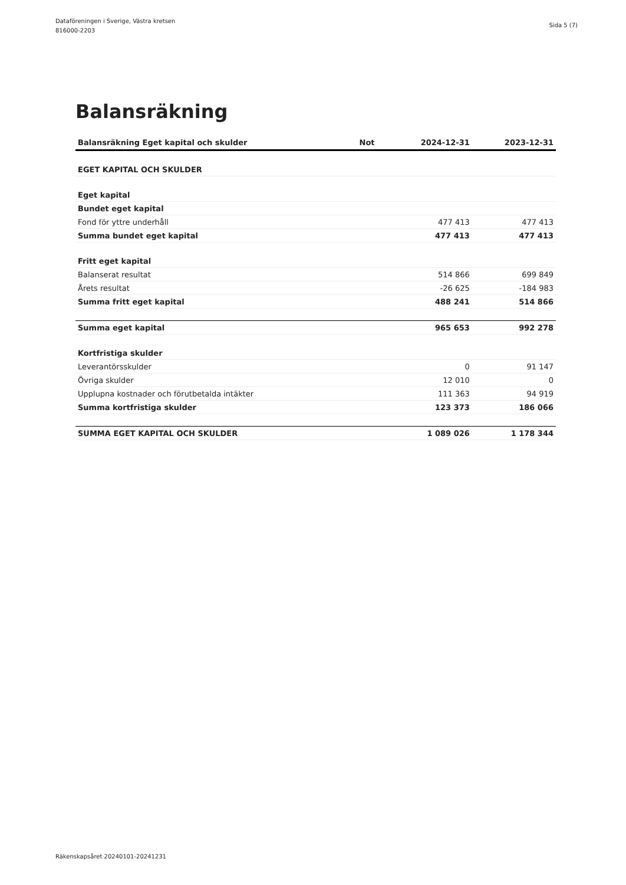Dataföreningen i Sverige, Västra kretsen
816000-2203
Sida 5 (7)
Balansräkning
| Balansräkning Eget kapital och skulder | Not | 2024-12-31 | 2023-12-31 |
| --- | --- | --- | --- |
| EGET KAPITAL OCH SKULDER | | | |
| Eget kapital | | | |
| Bundet eget kapital | | | |
| Fond för yttre underhåll | | 477 413 | 477 413 |
| Summa bundet eget kapital | | 477 413 | 477 413 |
| Fritt eget kapital | | | |
| Balanserat resultat | | 514 866 | 699 849 |
| Årets resultat | | -26 625 | -184 983 |
| Summa fritt eget kapital | | 488 241 | 514 866 |
| Summa eget kapital | | 965 653 | 992 278 |
| Kortfristiga skulder | | | |
| Leverantörsskulder | | 0 | 91 147 |
| Övriga skulder | | 12 010 | 0 |
| Upplupna kostnader och förutbetalda intäkter | | 111 363 | 94 919 |
| Summa kortfristiga skulder | | 123 373 | 186 066 |
| SUMMA EGET KAPITAL OCH SKULDER | | 1 089 026 | 1 178 344 |
Räkenskapsåret 20240101-20241231